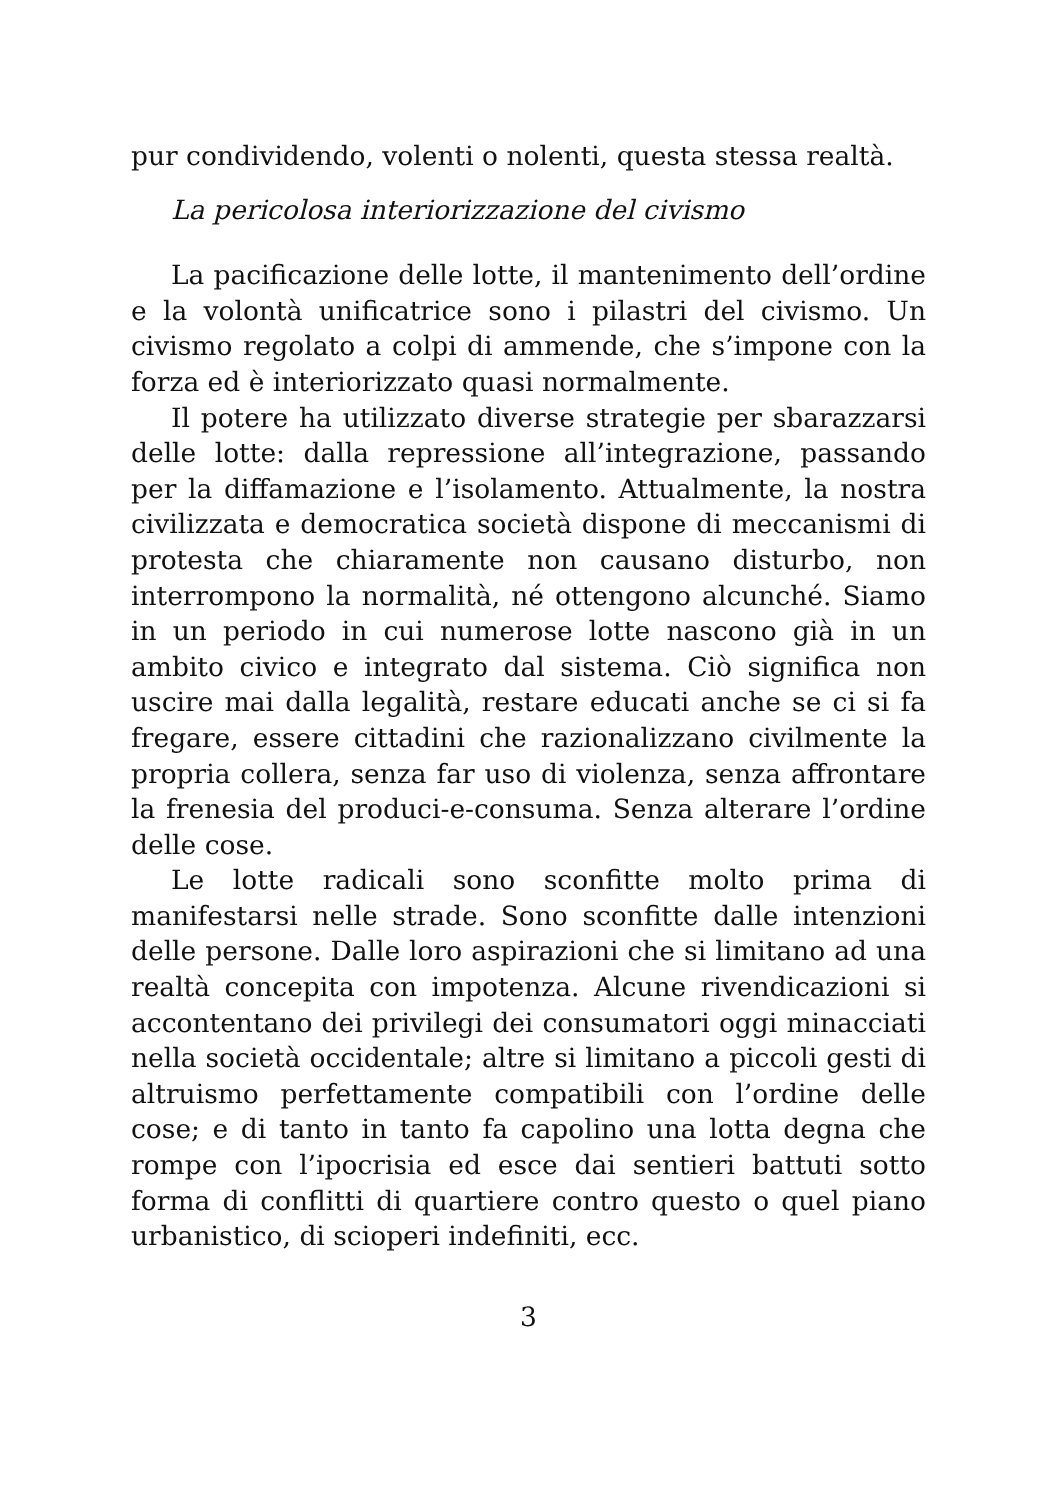pur condividendo, volenti o nolenti, questa stessa realtà.
La pericolosa interiorizzazione del civismo
La pacificazione delle lotte, il mantenimento dell’ordine e la volontà unificatrice sono i pilastri del civismo. Un civismo regolato a colpi di ammende, che s’impone con la forza ed è interiorizzato quasi normalmente.
Il potere ha utilizzato diverse strategie per sbarazzarsi delle lotte: dalla repressione all’integrazione, passando per la diffamazione e l’isolamento. Attualmente, la nostra civilizzata e democratica società dispone di meccanismi di protesta che chiaramente non causano disturbo, non interrompono la normalità, né ottengono alcunché. Siamo in un periodo in cui numerose lotte nascono già in un ambito civico e integrato dal sistema. Ciò significa non uscire mai dalla legalità, restare educati anche se ci si fa fregare, essere cittadini che razionalizzano civilmente la propria collera, senza far uso di violenza, senza affrontare la frenesia del produci-e-consuma. Senza alterare l’ordine delle cose.
Le lotte radicali sono sconfitte molto prima di manifestarsi nelle strade. Sono sconfitte dalle intenzioni delle persone. Dalle loro aspirazioni che si limitano ad una realtà concepita con impotenza. Alcune rivendicazioni si accontentano dei privilegi dei consumatori oggi minacciati nella società occidentale; altre si limitano a piccoli gesti di altruismo perfettamente compatibili con l’ordine delle cose; e di tanto in tanto fa capolino una lotta degna che rompe con l’ipocrisia ed esce dai sentieri battuti sotto forma di conflitti di quartiere contro questo o quel piano urbanistico, di scioperi indefiniti, ecc.
3